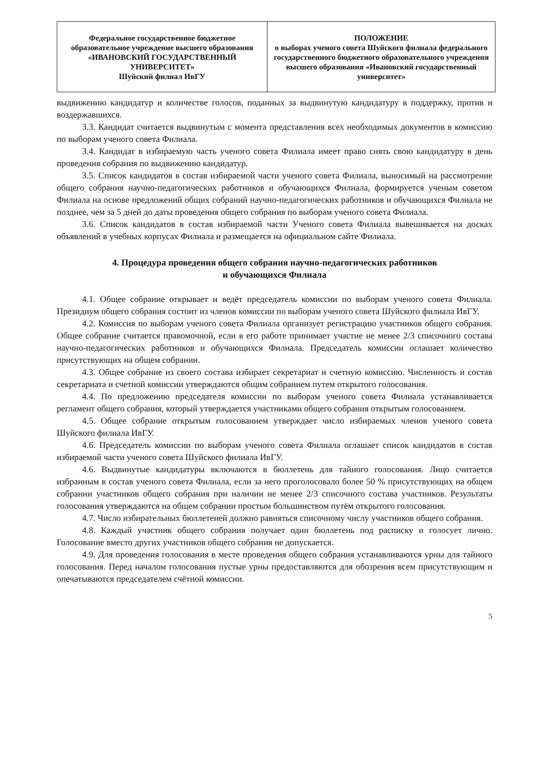| Федеральное государственное бюджетное образовательное учреждение высшего образования «ИВАНОВСКИЙ ГОСУДАРСТВЕННЫЙ УНИВЕРСИТЕТ» Шуйский филиал ИвГУ | ПОЛОЖЕНИЕ о выборах ученого совета Шуйского филиала федерального государственного бюджетного образовательного учреждения высшего образования «Ивановский государственный университет» |
выдвижению кандидатур и количестве голосов, поданных за выдвинутую кандидатуру в поддержку, против и воздержавшихся.
3.3. Кандидат считается выдвинутым с момента представления всех необходимых документов в комиссию по выборам ученого совета Филиала.
3.4. Кандидат в избираемую часть ученого совета Филиала имеет право снять свою кандидатуру в день проведения собрания по выдвижению кандидатур.
3.5. Список кандидатов в состав избираемой части ученого совета Филиала, выносимый на рассмотрение общего собрания научно-педагогических работников и обучающихся Филиала, формируется ученым советом Филиала на основе предложений общих собраний научно-педагогических работников и обучающихся Филиала не позднее, чем за 5 дней до даты проведения общего собрания по выборам ученого совета Филиала.
3.6. Список кандидатов в состав избираемой части Ученого совета Филиала вывешивается на досках объявлений в учебных корпусах Филиала и размещается на официальном сайте Филиала.
4. Процедура проведения общего собрания научно-педагогических работников
и обучающихся Филиала
4.1. Общее собрание открывает и ведёт председатель комиссии по выборам ученого совета Филиала. Президиум общего собрания состоит из членов комиссии по выборам ученого совета Шуйского филиала ИвГУ.
4.2. Комиссия по выборам ученого совета Филиала организует регистрацию участников общего собрания. Общее собрание считается правомочной, если в его работе принимает участие не менее 2/3 списочного состава научно-педагогических работников и обучающихся Филиала. Председатель комиссии оглашает количество присутствующих на общем собрании.
4.3. Общее собрание из своего состава избирает секретариат и счетную комиссию. Численность и состав секретариата и счетной комиссии утверждаются общим собранием путем открытого голосования.
4.4. По предложению председателя комиссии по выборам ученого совета Филиала устанавливается регламент общего собрания, который утверждается участниками общего собрания открытым голосованием.
4.5. Общее собрание открытым голосованием утверждает число избираемых членов ученого совета Шуйского филиала ИвГУ.
4.6. Председатель комиссии по выборам ученого совета Филиала оглашает список кандидатов в состав избираемой части ученого совета Шуйского филиала ИвГУ.
4.6. Выдвинутые кандидатуры включаются в бюллетень для тайного голосования. Лицо считается избранным в состав ученого совета Филиала, если за него проголосовало более 50 % присутствующих на общем собрании участников общего собрания при наличии не менее 2/3 списочного состава участников. Результаты голосования утверждаются на общем собрании простым большинством путём открытого голосования.
4.7. Число избирательных бюллетеней должно равняться списочному числу участников общего собрания.
4.8. Каждый участник общего собрания получает один бюллетень под расписку и голосует лично. Голосование вместо других участников общего собрания не допускается.
4.9. Для проведения голосования в месте проведения общего собрания устанавливаются урны для тайного голосования. Перед началом голосования пустые урны предоставляются для обозрения всем присутствующим и опечатываются председателем счётной комиссии.
5